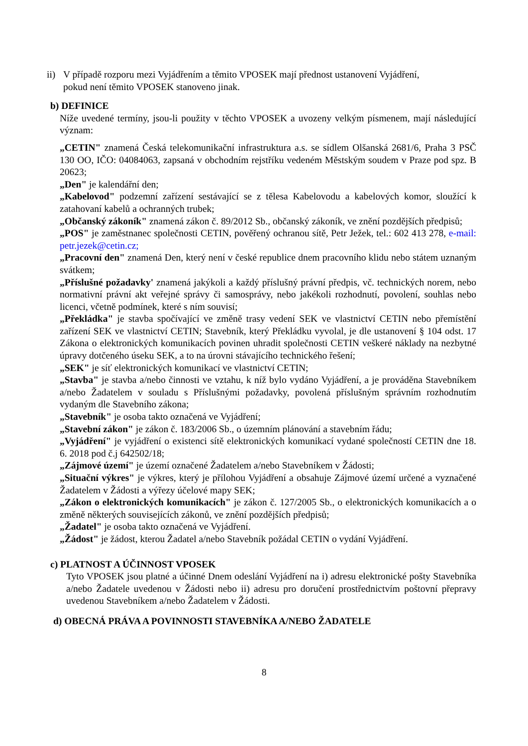ii)
V případě rozporu mezi Vyjádřením a těmito VPOSEK mají přednost ustanovení Vyjádření,
pokud není těmito VPOSEK stanoveno jinak.
b) DEFINICE
Níže uvedené termíny, jsou-li použity v těchto VPOSEK a uvozeny velkým písmenem, mají následující význam:
„CETIN" znamená Česká telekomunikační infrastruktura a.s. se sídlem Olšanská 2681/6, Praha 3 PSČ 130 OO, IČO: 04084063, zapsaná v obchodním rejstříku vedeném Městským soudem v Praze pod spz. B 20623;
„Den" je kalendářní den;
„Kabelovod" podzemní zařízení sestávající se z tělesa Kabelovodu a kabelových komor, sloužící k zatahovaní kabelů a ochranných trubek;
„Občanský zákoník" znamená zákon č. 89/2012 Sb., občanský zákoník, ve znění pozdějších předpisů;
„POS" je zaměstnanec společnosti CETIN, pověřený ochranou sítě, Petr Ježek, tel.: 602 413 278, e-mail: petr.jezek@cetin.cz;
„Pracovní den" znamená Den, který není v české republice dnem pracovního klidu nebo státem uznaným svátkem;
„Příslušné požadavky' znamená jakýkoli a každý příslušný právní předpis, vč. technických norem, nebo normativní právní akt veřejné správy či samosprávy, nebo jakékoli rozhodnutí, povolení, souhlas nebo licenci, včetně podmínek, které s ním souvisí;
„Překládka" je stavba spočívající ve změně trasy vedení SEK ve vlastnictví CETIN nebo přemístění zařízení SEK ve vlastnictví CETIN; Stavebník, který Překládku vyvolal, je dle ustanovení § 104 odst. 17 Zákona o elektronických komunikacích povinen uhradit společnosti CETIN veškeré náklady na nezbytné úpravy dotčeného úseku SEK, a to na úrovni stávajícího technického řešení;
„SEK" je síť elektronických komunikací ve vlastnictví CETIN;
„Stavba" je stavba a/nebo činnosti ve vztahu, k níž bylo vydáno Vyjádření, a je prováděna Stavebníkem a/nebo Žadatelem v souladu s Příslušnými požadavky, povolená příslušným správním rozhodnutím vydaným dle Stavebního zákona;
„Stavebník" je osoba takto označená ve Vyjádření;
„Stavební zákon" je zákon č. 183/2006 Sb., o územním plánování a stavebním řádu;
„Vyjádření" je vyjádření o existenci sítě elektronických komunikací vydané společností CETIN dne 18. 6. 2018 pod č.j 642502/18;
„Zájmové území" je území označené Žadatelem a/nebo Stavebníkem v Žádosti;
„Situační výkres" je výkres, který je přílohou Vyjádření a obsahuje Zájmové území určené a vyznačené Žadatelem v Žádosti a výřezy účelové mapy SEK;
„Zákon o elektronických komunikacích" je zákon č. 127/2005 Sb., o elektronických komunikacích a o změně některých souvisejících zákonů, ve znění pozdějších předpisů;
„Žadatel" je osoba takto označená ve Vyjádření.
„Žádost" je žádost, kterou Žadatel a/nebo Stavebník požádal CETIN o vydání Vyjádření.
c) PLATNOST A ÚČINNOST VPOSEK
Tyto VPOSEK jsou platné a účinné Dnem odeslání Vyjádření na i) adresu elektronické pošty Stavebníka a/nebo Žadatele uvedenou v Žádosti nebo ii) adresu pro doručení prostřednictvím poštovní přepravy uvedenou Stavebníkem a/nebo Žadatelem v Žádosti.
d) OBECNÁ PRÁVA A POVINNOSTI STAVEBNÍKA A/NEBO ŽADATELE
8